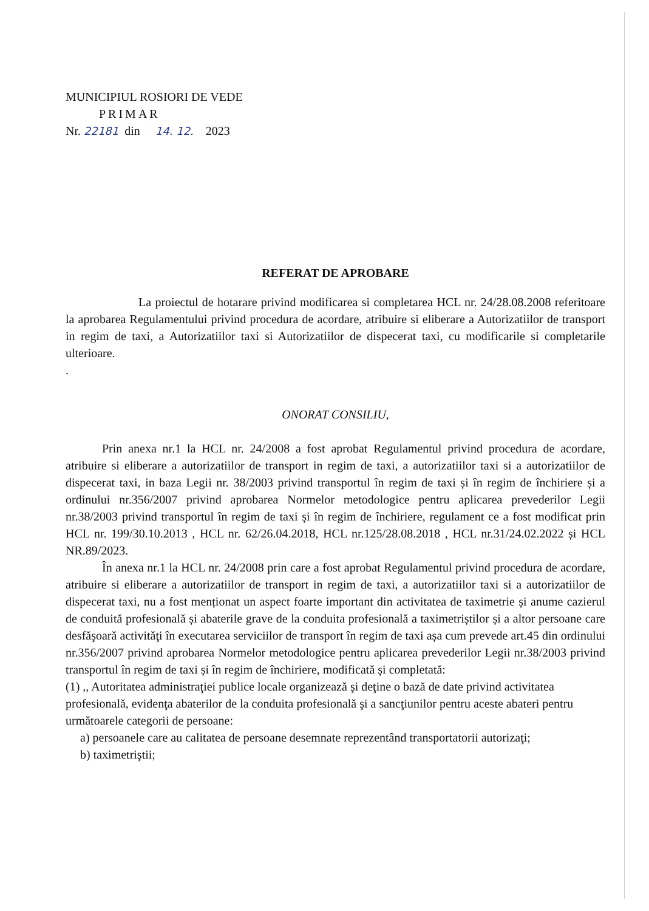MUNICIPIUL ROSIORI DE VEDE
PRIMAR
Nr. 22181 din 14. 12. 2023
REFERAT DE APROBARE
La proiectul de hotarare privind modificarea si completarea HCL nr. 24/28.08.2008 referitoare la aprobarea Regulamentului privind procedura de acordare, atribuire si eliberare a Autorizatiilor de transport in regim de taxi, a Autorizatiilor taxi si Autorizatiilor de dispecerat taxi, cu modificarile si completarile ulterioare.
.
ONORAT CONSILIU,
Prin anexa nr.1 la HCL nr. 24/2008 a fost aprobat Regulamentul privind procedura de acordare, atribuire si eliberare a autorizatiilor de transport in regim de taxi, a autorizatiilor taxi si a autorizatiilor de dispecerat taxi, in baza Legii nr. 38/2003 privind transportul în regim de taxi și în regim de închiriere și a ordinului nr.356/2007 privind aprobarea Normelor metodologice pentru aplicarea prevederilor Legii nr.38/2003 privind transportul în regim de taxi și în regim de închiriere, regulament ce a fost modificat prin HCL nr. 199/30.10.2013 , HCL nr. 62/26.04.2018, HCL nr.125/28.08.2018 , HCL nr.31/24.02.2022 și HCL NR.89/2023.
În anexa nr.1 la HCL nr. 24/2008 prin care a fost aprobat Regulamentul privind procedura de acordare, atribuire si eliberare a autorizatiilor de transport in regim de taxi, a autorizatiilor taxi si a autorizatiilor de dispecerat taxi, nu a fost menționat un aspect foarte important din activitatea de taximetrie și anume cazierul de conduită profesională și abaterile grave de la conduita profesională a taximetriștilor și a altor persoane care desfăşoară activităţi în executarea serviciilor de transport în regim de taxi așa cum prevede art.45 din ordinului nr.356/2007 privind aprobarea Normelor metodologice pentru aplicarea prevederilor Legii nr.38/2003 privind transportul în regim de taxi și în regim de închiriere, modificată și completată:
(1) ,, Autoritatea administraţiei publice locale organizează şi deţine o bază de date privind activitatea profesională, evidenţa abaterilor de la conduita profesională şi a sancţiunilor pentru aceste abateri pentru următoarele categorii de persoane:
a) persoanele care au calitatea de persoane desemnate reprezentând transportatorii autorizaţi;
b) taximetriştii;